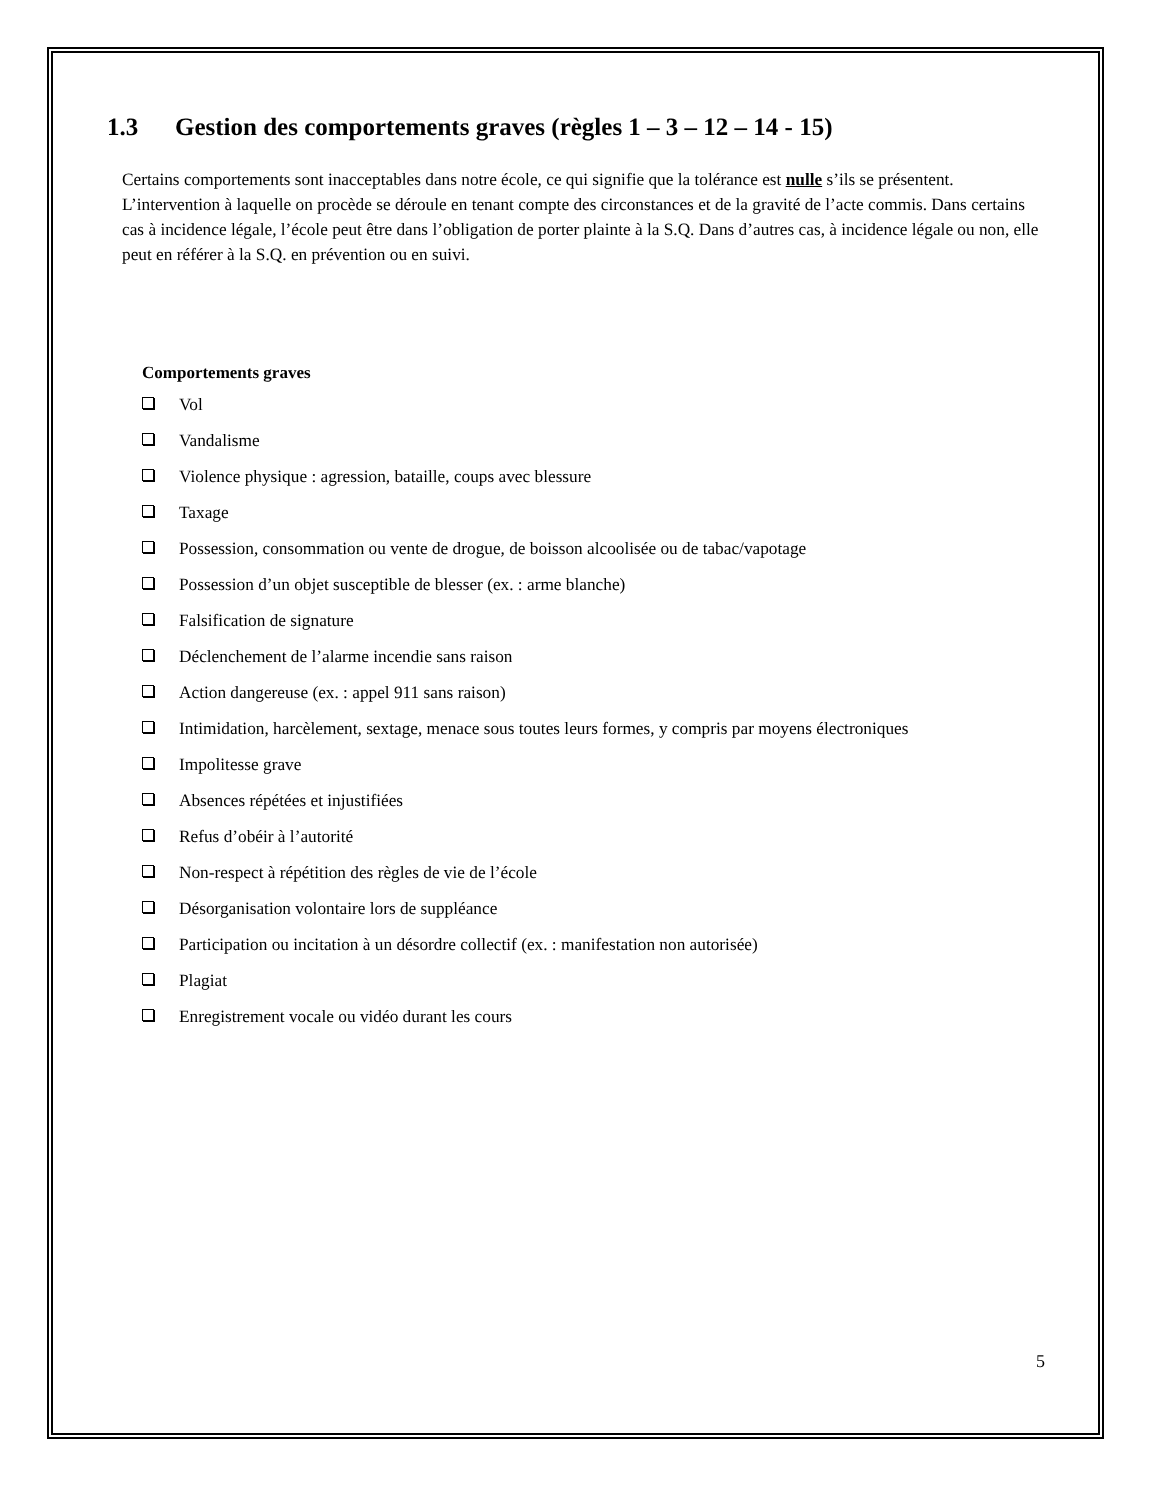1.3 Gestion des comportements graves (règles 1 – 3 – 12 – 14 - 15)
Certains comportements sont inacceptables dans notre école, ce qui signifie que la tolérance est nulle s’ils se présentent. L’intervention à laquelle on procède se déroule en tenant compte des circonstances et de la gravité de l’acte commis. Dans certains cas à incidence légale, l’école peut être dans l’obligation de porter plainte à la S.Q. Dans d’autres cas, à incidence légale ou non, elle peut en référer à la S.Q. en prévention ou en suivi.
Comportements graves
Vol
Vandalisme
Violence physique : agression, bataille, coups avec blessure
Taxage
Possession, consommation ou vente de drogue, de boisson alcoolisée ou de tabac/vapotage
Possession d’un objet susceptible de blesser (ex. : arme blanche)
Falsification de signature
Déclenchement de l’alarme incendie sans raison
Action dangereuse (ex. : appel 911 sans raison)
Intimidation, harcèlement, sextage, menace sous toutes leurs formes, y compris par moyens électroniques
Impolitesse grave
Absences répétées et injustifiées
Refus d’obéir à l’autorité
Non-respect à répétition des règles de vie de l’école
Désorganisation volontaire lors de suppléance
Participation ou incitation à un désordre collectif (ex. : manifestation non autorisée)
Plagiat
Enregistrement vocale ou vidéo durant les cours
5